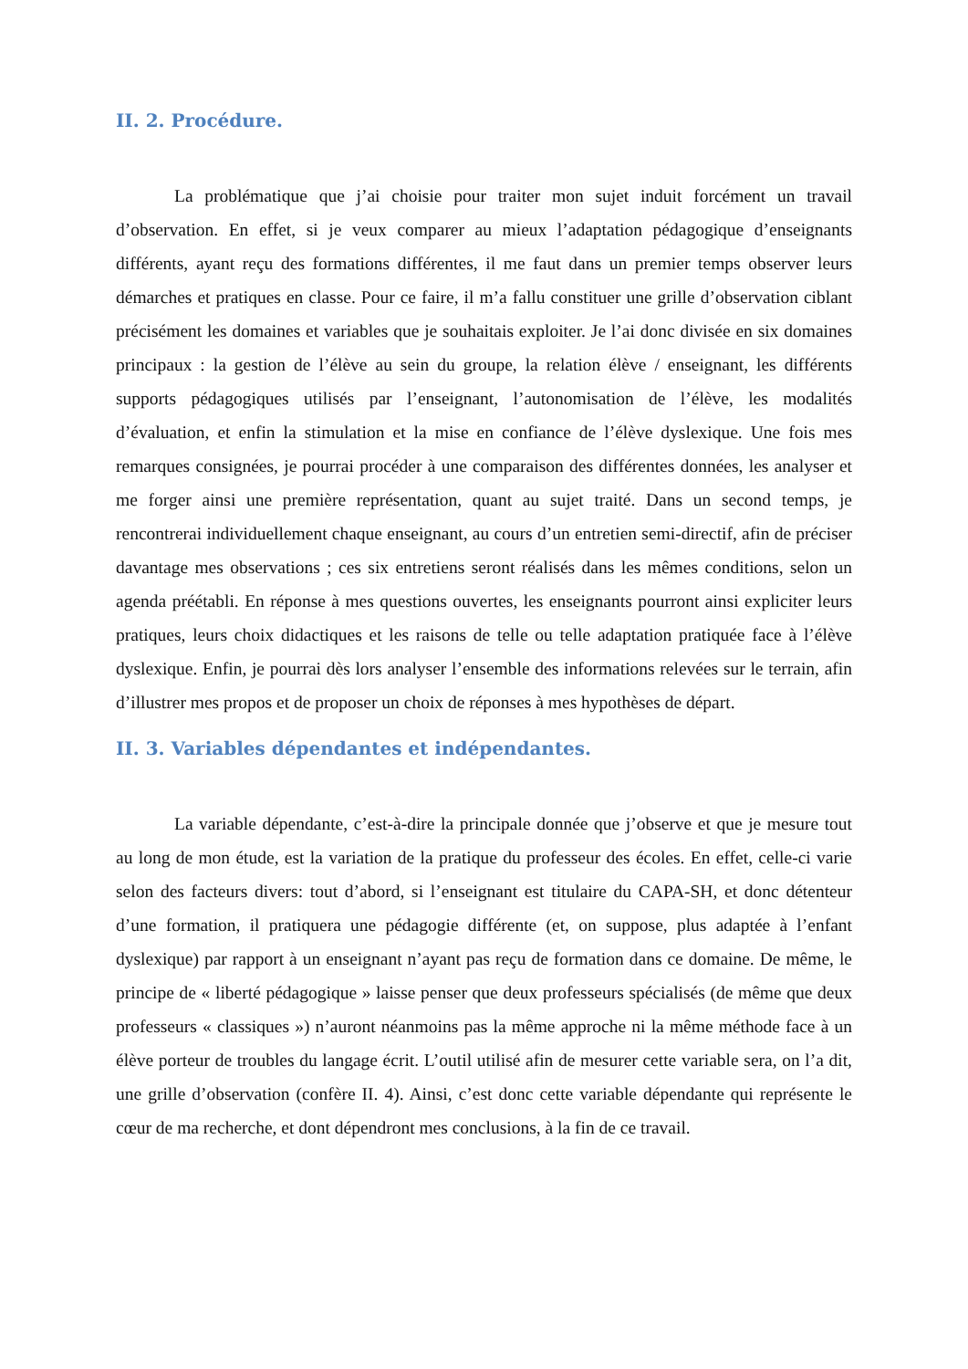II. 2. Procédure.
La problématique que j’ai choisie pour traiter mon sujet induit forcément un travail d’observation. En effet, si je veux comparer au mieux l’adaptation pédagogique d’enseignants différents, ayant reçu des formations différentes, il me faut dans un premier temps observer leurs démarches et pratiques en classe. Pour ce faire, il m’a fallu constituer une grille d’observation ciblant précisément les domaines et variables que je souhaitais exploiter. Je l’ai donc divisée en six domaines principaux : la gestion de l’élève au sein du groupe, la relation élève / enseignant, les différents supports pédagogiques utilisés par l’enseignant, l’autonomisation de l’élève, les modalités d’évaluation, et enfin la stimulation et la mise en confiance de l’élève dyslexique. Une fois mes remarques consignées, je pourrai procéder à une comparaison des différentes données, les analyser et me forger ainsi une première représentation, quant au sujet traité. Dans un second temps, je rencontrerai individuellement chaque enseignant, au cours d’un entretien semi-directif, afin de préciser davantage mes observations ; ces six entretiens seront réalisés dans les mêmes conditions, selon un agenda préétabli. En réponse à mes questions ouvertes, les enseignants pourront ainsi expliciter leurs pratiques, leurs choix didactiques et les raisons de telle ou telle adaptation pratiquée face à l’élève dyslexique. Enfin, je pourrai dès lors analyser l’ensemble des informations relevées sur le terrain, afin d’illustrer mes propos et de proposer un choix de réponses à mes hypothèses de départ.
II. 3. Variables dépendantes et indépendantes.
La variable dépendante, c’est-à-dire la principale donnée que j’observe et que je mesure tout au long de mon étude, est la variation de la pratique du professeur des écoles. En effet, celle-ci varie selon des facteurs divers: tout d’abord, si l’enseignant est titulaire du CAPA-SH, et donc détenteur d’une formation, il pratiquera une pédagogie différente (et, on suppose, plus adaptée à l’enfant dyslexique) par rapport à un enseignant n’ayant pas reçu de formation dans ce domaine. De même, le principe de « liberté pédagogique » laisse penser que deux professeurs spécialisés (de même que deux professeurs « classiques ») n’auront néanmoins pas la même approche ni la même méthode face à un élève porteur de troubles du langage écrit. L’outil utilisé afin de mesurer cette variable sera, on l’a dit, une grille d’observation (confère II. 4). Ainsi, c’est donc cette variable dépendante qui représente le cœur de ma recherche, et dont dépendront mes conclusions, à la fin de ce travail.